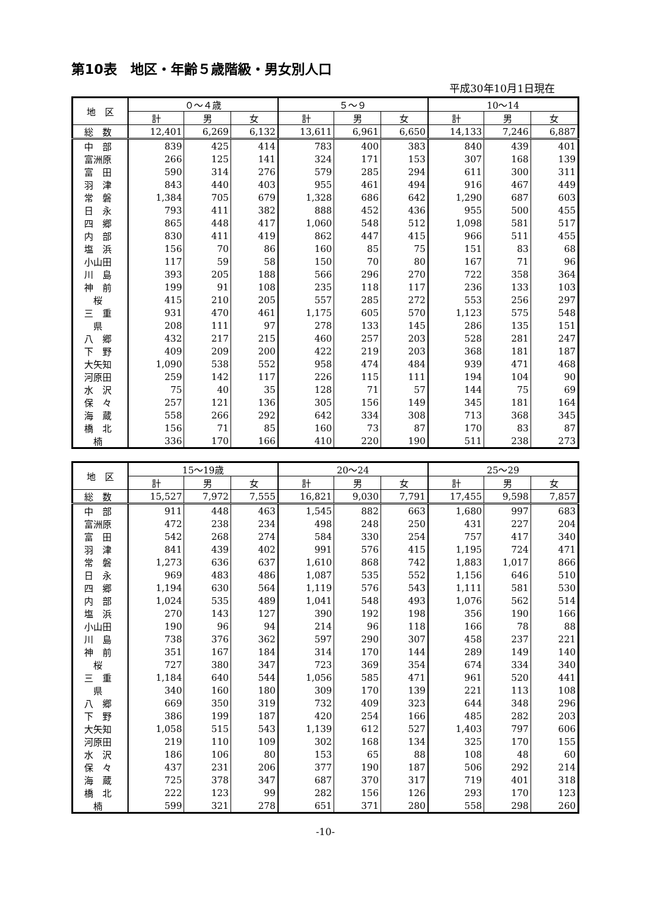第10表　地区・年齢５歳階級・男女別人口
平成30年10月1日現在
| 地 区 | ０～４歳 | | | ５～９ | | | 10～14 | | |
| --- | --- | --- | --- | --- | --- | --- | --- | --- | --- |
| | 計 | 男 | 女 | 計 | 男 | 女 | 計 | 男 | 女 |
| 総 数 | 12,401 | 6,269 | 6,132 | 13,611 | 6,961 | 6,650 | 14,133 | 7,246 | 6,887 |
| 中 部 | 839 | 425 | 414 | 783 | 400 | 383 | 840 | 439 | 401 |
| 富洲原 | 266 | 125 | 141 | 324 | 171 | 153 | 307 | 168 | 139 |
| 富 田 | 590 | 314 | 276 | 579 | 285 | 294 | 611 | 300 | 311 |
| 羽 津 | 843 | 440 | 403 | 955 | 461 | 494 | 916 | 467 | 449 |
| 常 磐 | 1,384 | 705 | 679 | 1,328 | 686 | 642 | 1,290 | 687 | 603 |
| 日 永 | 793 | 411 | 382 | 888 | 452 | 436 | 955 | 500 | 455 |
| 四 郷 | 865 | 448 | 417 | 1,060 | 548 | 512 | 1,098 | 581 | 517 |
| 内 部 | 830 | 411 | 419 | 862 | 447 | 415 | 966 | 511 | 455 |
| 塩 浜 | 156 | 70 | 86 | 160 | 85 | 75 | 151 | 83 | 68 |
| 小山田 | 117 | 59 | 58 | 150 | 70 | 80 | 167 | 71 | 96 |
| 川 島 | 393 | 205 | 188 | 566 | 296 | 270 | 722 | 358 | 364 |
| 神 前 | 199 | 91 | 108 | 235 | 118 | 117 | 236 | 133 | 103 |
| 桜 | 415 | 210 | 205 | 557 | 285 | 272 | 553 | 256 | 297 |
| 三 重 | 931 | 470 | 461 | 1,175 | 605 | 570 | 1,123 | 575 | 548 |
| 県 | 208 | 111 | 97 | 278 | 133 | 145 | 286 | 135 | 151 |
| 八 郷 | 432 | 217 | 215 | 460 | 257 | 203 | 528 | 281 | 247 |
| 下 野 | 409 | 209 | 200 | 422 | 219 | 203 | 368 | 181 | 187 |
| 大矢知 | 1,090 | 538 | 552 | 958 | 474 | 484 | 939 | 471 | 468 |
| 河原田 | 259 | 142 | 117 | 226 | 115 | 111 | 194 | 104 | 90 |
| 水 沢 | 75 | 40 | 35 | 128 | 71 | 57 | 144 | 75 | 69 |
| 保 々 | 257 | 121 | 136 | 305 | 156 | 149 | 345 | 181 | 164 |
| 海 蔵 | 558 | 266 | 292 | 642 | 334 | 308 | 713 | 368 | 345 |
| 橋 北 | 156 | 71 | 85 | 160 | 73 | 87 | 170 | 83 | 87 |
| 楠 | 336 | 170 | 166 | 410 | 220 | 190 | 511 | 238 | 273 |
| 地 区 | 15～19歳 | | | 20～24 | | | 25～29 | | |
| --- | --- | --- | --- | --- | --- | --- | --- | --- | --- |
| | 計 | 男 | 女 | 計 | 男 | 女 | 計 | 男 | 女 |
| 総 数 | 15,527 | 7,972 | 7,555 | 16,821 | 9,030 | 7,791 | 17,455 | 9,598 | 7,857 |
| 中 部 | 911 | 448 | 463 | 1,545 | 882 | 663 | 1,680 | 997 | 683 |
| 富洲原 | 472 | 238 | 234 | 498 | 248 | 250 | 431 | 227 | 204 |
| 富 田 | 542 | 268 | 274 | 584 | 330 | 254 | 757 | 417 | 340 |
| 羽 津 | 841 | 439 | 402 | 991 | 576 | 415 | 1,195 | 724 | 471 |
| 常 磐 | 1,273 | 636 | 637 | 1,610 | 868 | 742 | 1,883 | 1,017 | 866 |
| 日 永 | 969 | 483 | 486 | 1,087 | 535 | 552 | 1,156 | 646 | 510 |
| 四 郷 | 1,194 | 630 | 564 | 1,119 | 576 | 543 | 1,111 | 581 | 530 |
| 内 部 | 1,024 | 535 | 489 | 1,041 | 548 | 493 | 1,076 | 562 | 514 |
| 塩 浜 | 270 | 143 | 127 | 390 | 192 | 198 | 356 | 190 | 166 |
| 小山田 | 190 | 96 | 94 | 214 | 96 | 118 | 166 | 78 | 88 |
| 川 島 | 738 | 376 | 362 | 597 | 290 | 307 | 458 | 237 | 221 |
| 神 前 | 351 | 167 | 184 | 314 | 170 | 144 | 289 | 149 | 140 |
| 桜 | 727 | 380 | 347 | 723 | 369 | 354 | 674 | 334 | 340 |
| 三 重 | 1,184 | 640 | 544 | 1,056 | 585 | 471 | 961 | 520 | 441 |
| 県 | 340 | 160 | 180 | 309 | 170 | 139 | 221 | 113 | 108 |
| 八 郷 | 669 | 350 | 319 | 732 | 409 | 323 | 644 | 348 | 296 |
| 下 野 | 386 | 199 | 187 | 420 | 254 | 166 | 485 | 282 | 203 |
| 大矢知 | 1,058 | 515 | 543 | 1,139 | 612 | 527 | 1,403 | 797 | 606 |
| 河原田 | 219 | 110 | 109 | 302 | 168 | 134 | 325 | 170 | 155 |
| 水 沢 | 186 | 106 | 80 | 153 | 65 | 88 | 108 | 48 | 60 |
| 保 々 | 437 | 231 | 206 | 377 | 190 | 187 | 506 | 292 | 214 |
| 海 蔵 | 725 | 378 | 347 | 687 | 370 | 317 | 719 | 401 | 318 |
| 橋 北 | 222 | 123 | 99 | 282 | 156 | 126 | 293 | 170 | 123 |
| 楠 | 599 | 321 | 278 | 651 | 371 | 280 | 558 | 298 | 260 |
-10-